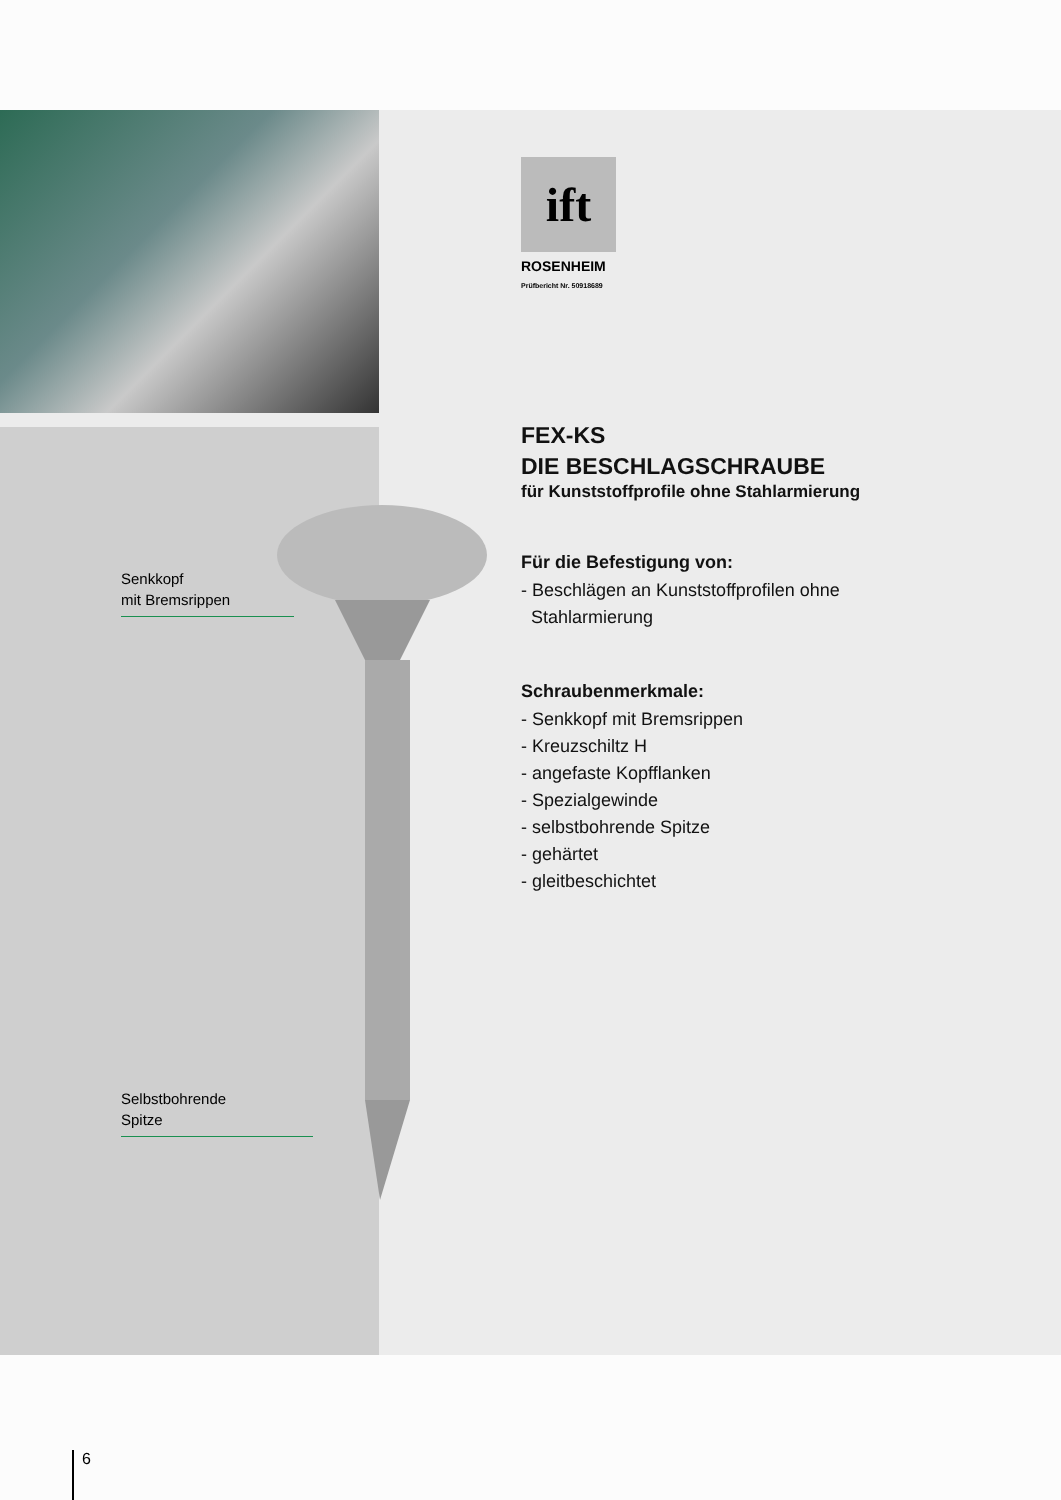ift
ROSENHEIM
Prüfbericht Nr. 50918689
Senkkopf
mit Bremsrippen
Selbstbohrende
Spitze
FEX-KS
DIE BESCHLAGSCHRAUBE
für Kunststoffprofile ohne Stahlarmierung
Für die Befestigung von:
- Beschlägen an Kunststoffprofilen ohne
Stahlarmierung
Schraubenmerkmale:
- Senkkopf mit Bremsrippen
- Kreuzschiltz H
- angefaste Kopfflanken
- Spezialgewinde
- selbstbohrende Spitze
- gehärtet
- gleitbeschichtet
6